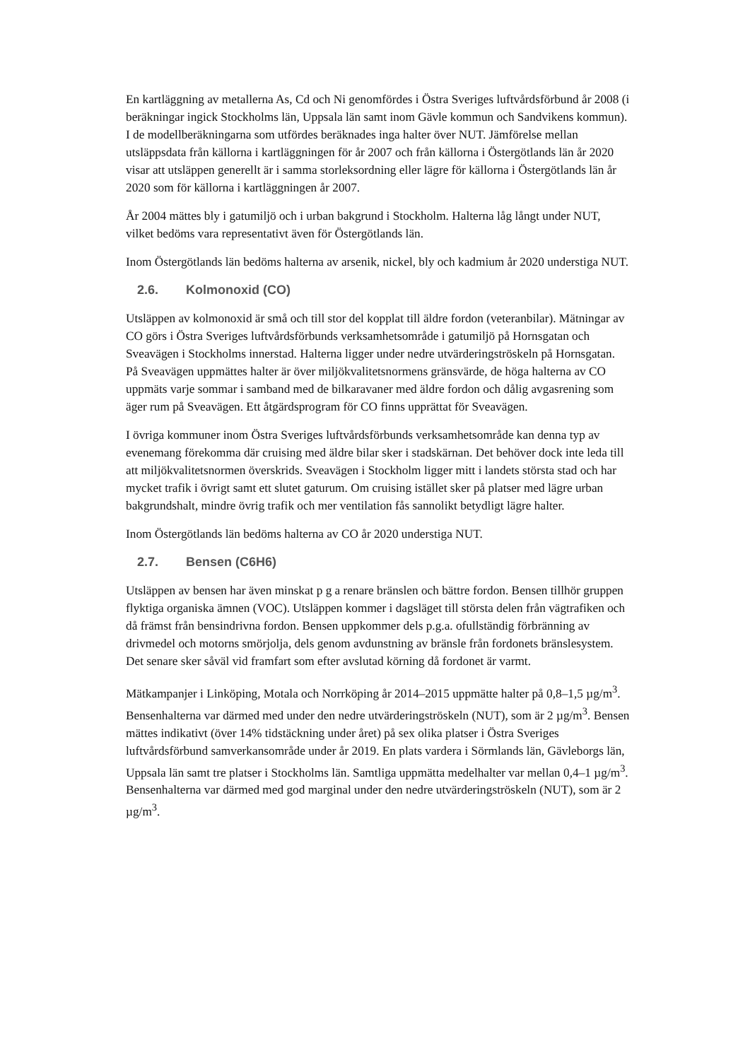En kartläggning av metallerna As, Cd och Ni genomfördes i Östra Sveriges luftvårdsförbund år 2008 (i beräkningar ingick Stockholms län, Uppsala län samt inom Gävle kommun och Sandvikens kommun). I de modellberäkningarna som utfördes beräknades inga halter över NUT. Jämförelse mellan utsläppsdata från källorna i kartläggningen för år 2007 och från källorna i Östergötlands län år 2020 visar att utsläppen generellt är i samma storleksordning eller lägre för källorna i Östergötlands län år 2020 som för källorna i kartläggningen år 2007.
År 2004 mättes bly i gatumiljö och i urban bakgrund i Stockholm. Halterna låg långt under NUT, vilket bedöms vara representativt även för Östergötlands län.
Inom Östergötlands län bedöms halterna av arsenik, nickel, bly och kadmium år 2020 understiga NUT.
2.6. Kolmonoxid (CO)
Utsläppen av kolmonoxid är små och till stor del kopplat till äldre fordon (veteranbilar). Mätningar av CO görs i Östra Sveriges luftvårdsförbunds verksamhetsområde i gatumiljö på Hornsgatan och Sveavägen i Stockholms innerstad. Halterna ligger under nedre utvärderingströskeln på Hornsgatan. På Sveavägen uppmättes halter är över miljökvalitetsnormens gränsvärde, de höga halterna av CO uppmäts varje sommar i samband med de bilkaravaner med äldre fordon och dålig avgasrening som äger rum på Sveavägen. Ett åtgärdsprogram för CO finns upprättat för Sveavägen.
I övriga kommuner inom Östra Sveriges luftvårdsförbunds verksamhetsområde kan denna typ av evenemang förekomma där cruising med äldre bilar sker i stadskärnan. Det behöver dock inte leda till att miljökvalitetsnormen överskrids. Sveavägen i Stockholm ligger mitt i landets största stad och har mycket trafik i övrigt samt ett slutet gaturum. Om cruising istället sker på platser med lägre urban bakgrundshalt, mindre övrig trafik och mer ventilation fås sannolikt betydligt lägre halter.
Inom Östergötlands län bedöms halterna av CO år 2020 understiga NUT.
2.7. Bensen (C6H6)
Utsläppen av bensen har även minskat p g a renare bränslen och bättre fordon. Bensen tillhör gruppen flyktiga organiska ämnen (VOC). Utsläppen kommer i dagsläget till största delen från vägtrafiken och då främst från bensindrivna fordon. Bensen uppkommer dels p.g.a. ofullständig förbränning av drivmedel och motorns smörjolja, dels genom avdunstning av bränsle från fordonets bränslesystem. Det senare sker såväl vid framfart som efter avslutad körning då fordonet är varmt.
Mätkampanjer i Linköping, Motala och Norrköping år 2014–2015 uppmätte halter på 0,8–1,5 µg/m<sup>3</sup>. Bensenhalterna var därmed med under den nedre utvärderingströskeln (NUT), som är 2 µg/m<sup>3</sup>. Bensen mättes indikativt (över 14% tidstäckning under året) på sex olika platser i Östra Sveriges luftvårdsförbund samverkansområde under år 2019. En plats vardera i Sörmlands län, Gävleborgs län, Uppsala län samt tre platser i Stockholms län. Samtliga uppmätta medelhalter var mellan 0,4–1 µg/m<sup>3</sup>. Bensenhalterna var därmed med god marginal under den nedre utvärderingströskeln (NUT), som är 2 µg/m<sup>3</sup>.